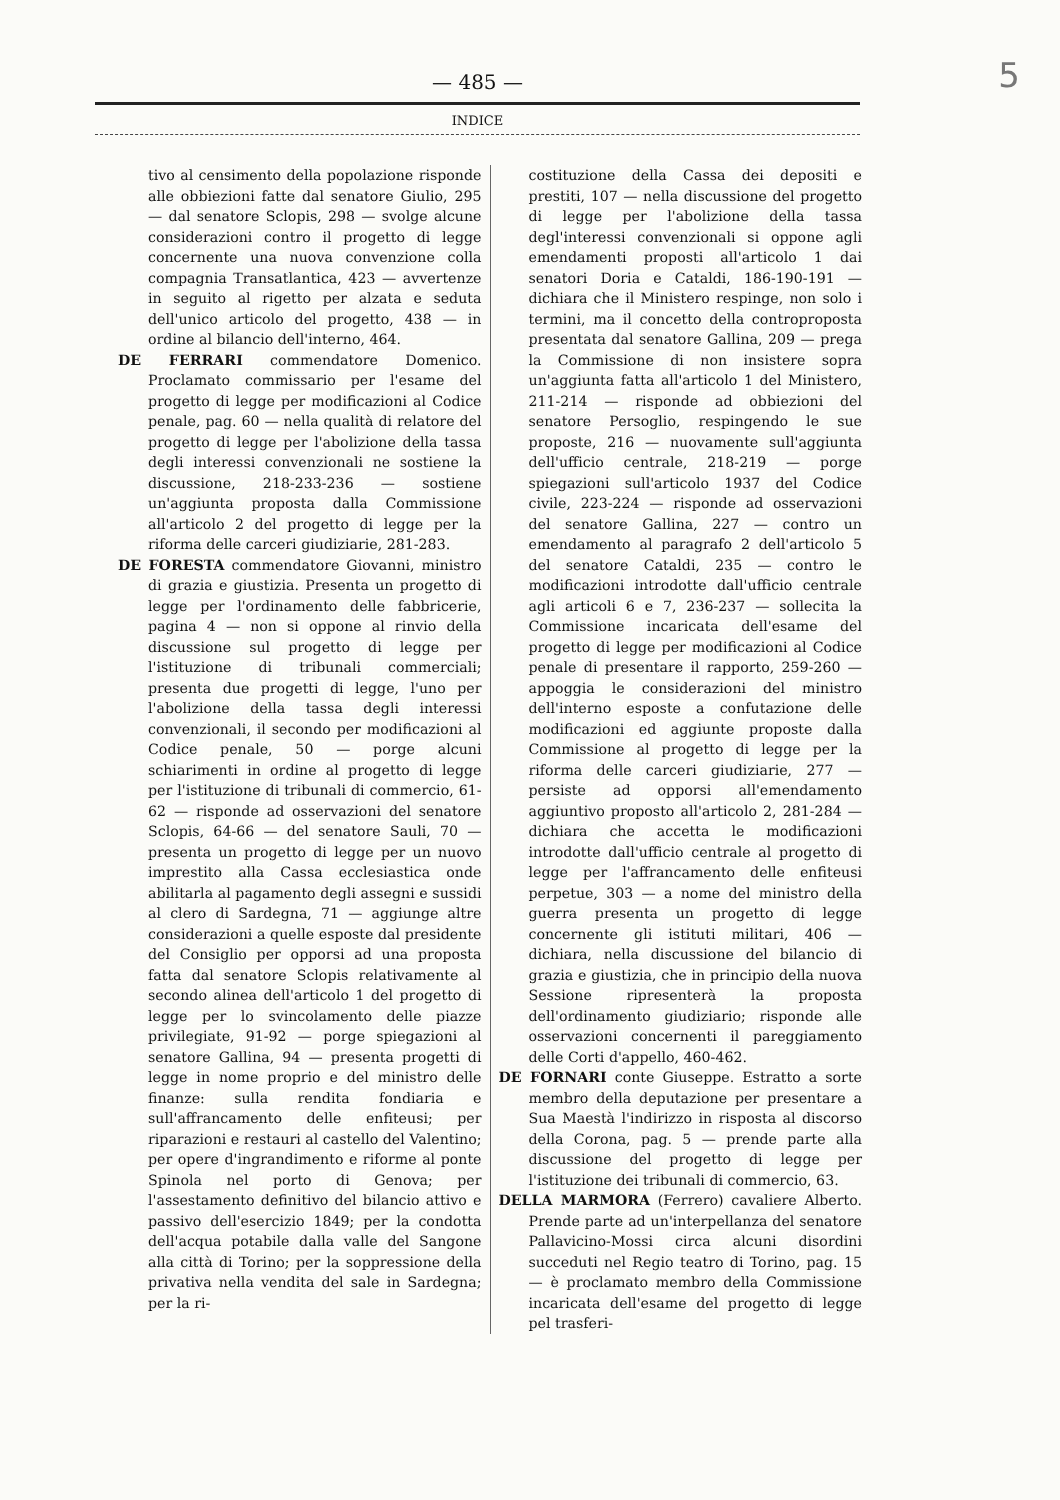5
— 485 —
INDICE
tivo al censimento della popolazione risponde alle obbiezioni fatte dal senatore Giulio, 295 — dal senatore Sclopis, 298 — svolge alcune considerazioni contro il progetto di legge concernente una nuova convenzione colla compagnia Transatlantica, 423 — avvertenze in seguito al rigetto per alzata e seduta dell'unico articolo del progetto, 438 — in ordine al bilancio dell'interno, 464.
DE FERRARI commendatore Domenico. Proclamato commissario per l'esame del progetto di legge per modificazioni al Codice penale, pag. 60 — nella qualità di relatore del progetto di legge per l'abolizione della tassa degli interessi convenzionali ne sostiene la discussione, 218-233-236 — sostiene un'aggiunta proposta dalla Commissione all'articolo 2 del progetto di legge per la riforma delle carceri giudiziarie, 281-283.
DE FORESTA commendatore Giovanni, ministro di grazia e giustizia. Presenta un progetto di legge per l'ordinamento delle fabbricerie, pagina 4 — non si oppone al rinvio della discussione sul progetto di legge per l'istituzione di tribunali commerciali; presenta due progetti di legge, l'uno per l'abolizione della tassa degli interessi convenzionali, il secondo per modificazioni al Codice penale, 50 — porge alcuni schiarimenti in ordine al progetto di legge per l'istituzione di tribunali di commercio, 61-62 — risponde ad osservazioni del senatore Sclopis, 64-66 — del senatore Sauli, 70 — presenta un progetto di legge per un nuovo imprestito alla Cassa ecclesiastica onde abilitarla al pagamento degli assegni e sussidi al clero di Sardegna, 71 — aggiunge altre considerazioni a quelle esposte dal presidente del Consiglio per opporsi ad una proposta fatta dal senatore Sclopis relativamente al secondo alinea dell'articolo 1 del progetto di legge per lo svincolamento delle piazze privilegiate, 91-92 — porge spiegazioni al senatore Gallina, 94 — presenta progetti di legge in nome proprio e del ministro delle finanze: sulla rendita fondiaria e sull'affrancamento delle enfiteusi; per riparazioni e restauri al castello del Valentino; per opere d'ingrandimento e riforme al ponte Spinola nel porto di Genova; per l'assestamento definitivo del bilancio attivo e passivo dell'esercizio 1849; per la condotta dell'acqua potabile dalla valle del Sangone alla città di Torino; per la soppressione della privativa nella vendita del sale in Sardegna; per la ri-
costituzione della Cassa dei depositi e prestiti, 107 — nella discussione del progetto di legge per l'abolizione della tassa degl'interessi convenzionali si oppone agli emendamenti proposti all'articolo 1 dai senatori Doria e Cataldi, 186-190-191 — dichiara che il Ministero respinge, non solo i termini, ma il concetto della controproposta presentata dal senatore Gallina, 209 — prega la Commissione di non insistere sopra un'aggiunta fatta all'articolo 1 del Ministero, 211-214 — risponde ad obbiezioni del senatore Persoglio, respingendo le sue proposte, 216 — nuovamente sull'aggiunta dell'ufficio centrale, 218-219 — porge spiegazioni sull'articolo 1937 del Codice civile, 223-224 — risponde ad osservazioni del senatore Gallina, 227 — contro un emendamento al paragrafo 2 dell'articolo 5 del senatore Cataldi, 235 — contro le modificazioni introdotte dall'ufficio centrale agli articoli 6 e 7, 236-237 — sollecita la Commissione incaricata dell'esame del progetto di legge per modificazioni al Codice penale di presentare il rapporto, 259-260 — appoggia le considerazioni del ministro dell'interno esposte a confutazione delle modificazioni ed aggiunte proposte dalla Commissione al progetto di legge per la riforma delle carceri giudiziarie, 277 — persiste ad opporsi all'emendamento aggiuntivo proposto all'articolo 2, 281-284 — dichiara che accetta le modificazioni introdotte dall'ufficio centrale al progetto di legge per l'affrancamento delle enfiteusi perpetue, 303 — a nome del ministro della guerra presenta un progetto di legge concernente gli istituti militari, 406 — dichiara, nella discussione del bilancio di grazia e giustizia, che in principio della nuova Sessione ripresenterà la proposta dell'ordinamento giudiziario; risponde alle osservazioni concernenti il pareggiamento delle Corti d'appello, 460-462.
DE FORNARI conte Giuseppe. Estratto a sorte membro della deputazione per presentare a Sua Maestà l'indirizzo in risposta al discorso della Corona, pag. 5 — prende parte alla discussione del progetto di legge per l'istituzione dei tribunali di commercio, 63.
DELLA MARMORA (Ferrero) cavaliere Alberto. Prende parte ad un'interpellanza del senatore Pallavicino-Mossi circa alcuni disordini succeduti nel Regio teatro di Torino, pag. 15 — è proclamato membro della Commissione incaricata dell'esame del progetto di legge pel trasferi-